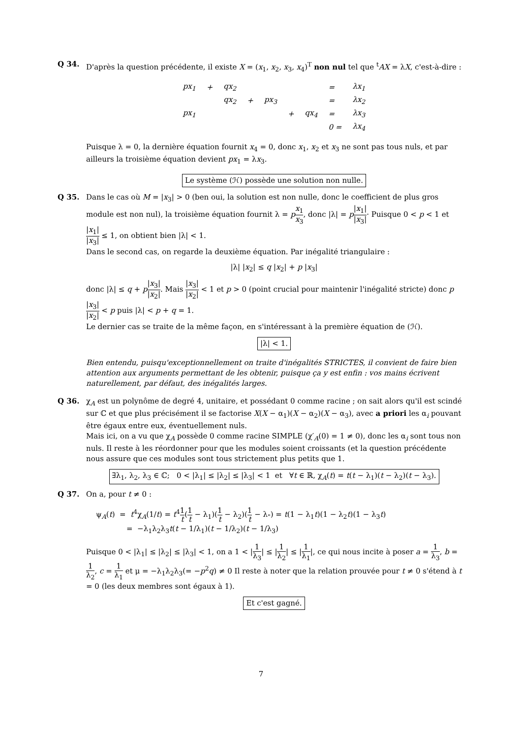Q 34. D'après la question précédente, il existe X = (x<sub>1</sub>, x<sub>2</sub>, x<sub>3</sub>, x<sub>4</sub>)<sup>T</sup> non nul tel que <sup>t</sup>AX = λX, c'est-à-dire :
| px<sub>1</sub> | + | qx<sub>2</sub> | | | | | = | λx<sub>1</sub> |
| | | qx<sub>2</sub> | + | px<sub>3</sub> | | | = | λx<sub>2</sub> |
| px<sub>1</sub> | | | | | + | qx<sub>4</sub> | = | λx<sub>3</sub> |
| | | | | | | | 0 = | λx<sub>4</sub> |
Puisque λ = 0, la dernière équation fournit x<sub>4</sub> = 0, donc x<sub>1</sub>, x<sub>2</sub> et x<sub>3</sub> ne sont pas tous nuls, et par ailleurs la troisième équation devient px<sub>1</sub> = λx<sub>3</sub>.
Le système (ℋ) possède une solution non nulle.
Q 35. Dans le cas où M = |x<sub>3</sub>| > 0 (ben oui, la solution est non nulle, donc le coefficient de plus gros module est non nul), la troisième équation fournit λ = px<sub>1</sub> x<sub>3</sub>, donc |λ| = p|x<sub>1</sub>| |x<sub>3</sub>|· Puisque 0 < p < 1 et |x<sub>1</sub>| |x<sub>3</sub>| ≤ 1, on obtient bien |λ| < 1.
Dans le second cas, on regarde la deuxième équation. Par inégalité triangulaire :
|λ| |x<sub>2</sub>| ≤ q |x<sub>2</sub>| + p |x<sub>3</sub>|
donc |λ| ≤ q + p|x<sub>3</sub>| |x<sub>2</sub>|. Mais |x<sub>3</sub>| |x<sub>2</sub>| < 1 et p > 0 (point crucial pour maintenir l'inégalité stricte) donc p|x<sub>3</sub>| |x<sub>2</sub>| < p puis |λ| < p + q = 1.
Le dernier cas se traite de la même façon, en s'intéressant à la première équation de (ℋ).
|λ| < 1.
Bien entendu, puisqu'exceptionnellement on traite d'inégalités STRICTES, il convient de faire bien attention aux arguments permettant de les obtenir, puisque ça y est enfin : vos mains écrivent naturellement, par défaut, des inégalités larges.
Q 36. χ<sub>A</sub> est un polynôme de degré 4, unitaire, et possédant 0 comme racine ; on sait alors qu'il est scindé sur ℂ et que plus précisément il se factorise X(X − α<sub>1</sub>)(X − α<sub>2</sub>)(X − α<sub>3</sub>), avec a priori les α<sub>i</sub> pouvant être égaux entre eux, éventuellement nuls.
Mais ici, on a vu que χ<sub>A</sub> possède 0 comme racine SIMPLE (χ′<sub>A</sub>(0) = 1 ≠ 0), donc les α<sub>i</sub> sont tous non nuls. Il reste à les réordonner pour que les modules soient croissants (et la question précédente nous assure que ces modules sont tous strictement plus petits que 1.
∃λ<sub>1</sub>, λ<sub>2</sub>, λ<sub>3</sub> ∈ ℂ; 0 < |λ<sub>1</sub>| ≤ |λ<sub>2</sub>| ≤ |λ<sub>3</sub>| < 1 et ∀t ∈ ℝ, χ<sub>A</sub>(t) = t(t − λ<sub>1</sub>)(t − λ<sub>2</sub>)(t − λ<sub>3</sub>).
Q 37. On a, pour t ≠ 0 :
ψ<sub>A</sub>(t) = t<sup>4</sup>χ<sub>A</sub>(1/t) = t<sup>4</sup>1 t(1 t − λ<sub>1</sub>)(1 t − λ<sub>2</sub>)(1 t − λ<sub>"</sub>) = t(1 − λ<sub>1</sub>t)(1 − λ<sub>2</sub>t)(1 − λ<sub>3</sub>t)
= −λ<sub>1</sub>λ<sub>2</sub>λ<sub>3</sub>t(t − 1/λ<sub>1</sub>)(t − 1/λ<sub>2</sub>)(t − 1/λ<sub>3</sub>)
Puisque 0 < |λ<sub>1</sub>| ≤ |λ<sub>2</sub>| ≤ |λ<sub>3</sub>| < 1, on a 1 < |1 λ<sub>3</sub>| ≤ |1 λ<sub>2</sub>| ≤ |1 λ<sub>1</sub>|, ce qui nous incite à poser a = 1 λ<sub>3</sub>, b = 1 λ<sub>2</sub>, c = 1 λ<sub>1</sub> et μ = −λ<sub>1</sub>λ<sub>2</sub>λ<sub>3</sub>(= −p<sup>2</sup>q) ≠ 0 Il reste à noter que la relation prouvée pour t ≠ 0 s'étend à t = 0 (les deux membres sont égaux à 1).
Et c'est gagné.
7